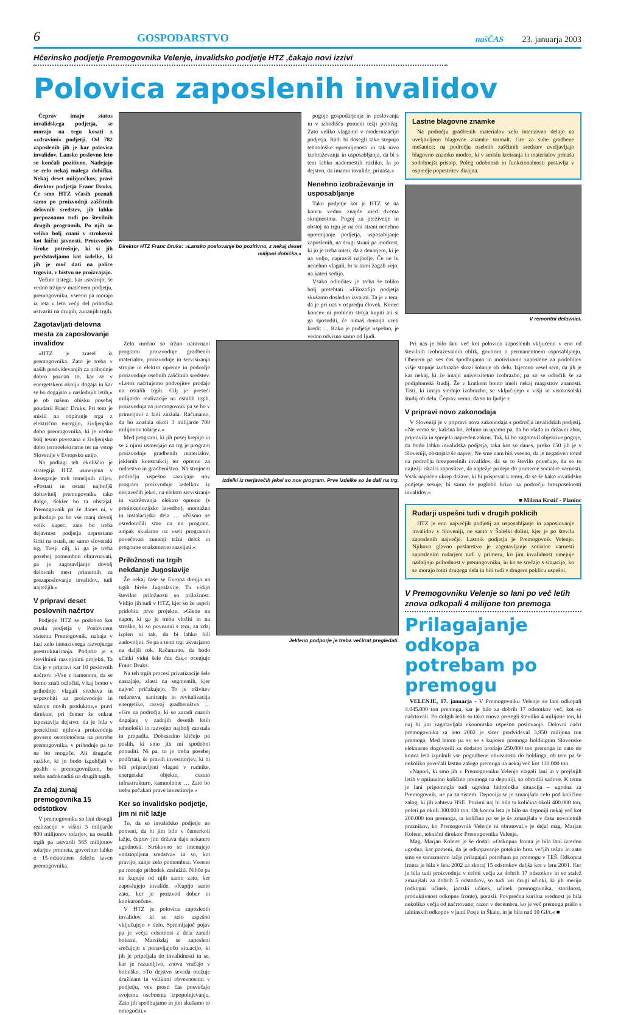6 GOSPODARSTVO našČAS 23. januarja 2003
Hčerinsko podjetje Premogovnika Velenje, invalidsko podjetje HTZ ,čakajo novi izzivi
Polovica zaposlenih invalidov
Čeprav imajo status invalidskega podjetja, se morajo na trgu kosati z »zdravimi« podjetji. Od 782 zaposlenih jih je kar polovica invalidov. Lansko poslovno leto so končali pozitivno. Nadejajo se celo nekaj malega dobička. Nekaj deset milijončkov, pravi direktor podjetja Franc Druks. Če smo HTZ včasih poznali samo po proizvodnji zaščitnih delovnih sredstev, jih lahko prepoznamo tudi po številnih drugih programih. Po njih so veliko bolj znani v strokovni kot laični javnosti. Proizvodov široke potrošnje, ki si jih predstavljamo kot izdelke, ki jih je moč dati na police trgovin, v bistvu ne proizvajajo.
Večino tistega, kar ustvarijo, še vedno tržijo v matičnem podjetju, premogovniku, vseeno pa morajo iz leta v leto večji del prihodka ustvariti na drugih, zunanjih trgih.
Zagotavljati delovna mesta za zaposlovanje invalidov
»HTZ je zrasel iz premogovnika. Zato je treba v naših predvidevanjih za prihodnje dobro poznati to, kar se v energetskem okolju dogaja in kar se bo dogajalo v naslednjih letih,« je ob našem obisku posebej poudaril Franc Druks. Pri tem je mislil na odpiranje trga z električno energijo, življenjsko dobo premogovnika, ki je vedno bolj tesno povezana z življenjsko dobo termoelektrarne ter na vstop Slovenije v Evropsko unijo.
Na podlagi teh okoliščin je strategija HTZ usmerjena v doseganje treh temeljnih ciljev. »Postati in ostati najboljši dobavitelj premogovniku tako dolgo, dokler bo ta obstajal. Premogovnik pa že danes ni, v prihodnje pa bo vse manj dovolj velik kupec, zato bo treba dejavnost podjetja neprestano širiti na ostali, ne samo slovenski trg. Tretji cilj, ki ga je treba posebej pomembno obravnavati, pa je zagotavljanje dovolj delovnih mest primernih za prezaposlovanje invalidov, tudi najtežjih.«
V pripravi deset poslovnih načrtov
Podjetje HTZ se podobno kot ostala podjetja v Poslovnem sistemu Premogovnik, nahaja v fazi zelo intenzivnega razvojnega prestrukturiranja. Podprto je s številnimi razvojnimi projekti. Ta čas je v pripravi kar 10 poslovnih načrtov. »Vse z namenom, da se bomo znali odločiti, v kaj bomo v prihodnje vlagali sredstva in usposobiti za proizvodnjo in trženje novih produktov,« pravi direktor, pri čemer še enkrat izpostavlja dejstvo, da je bila v preteklosti njihova proizvodnja povsem osredotočena na potrebe premogovnika, v prihodnje pa to ne bo mogoče. Ali drugače: razliko, ki jo bodo izgubljali v poslih s premogovnikom, bo treba nadoknaditi na drugih trgih.
Za zdaj zunaj premogovnika 15 odstotkov
V premogovniku so lani dosegli realizacijo v višini 3 milijarde 800 milijonov tolarjev, na ostalih trgih pa ustvarili 565 milijonov tolarjev prometa, govorimo lahko o 15-odstotnem deležu izven premogovnika.
Direktor HTZ Franc Druks: »Lansko poslovanje bo pozitivno, z nekaj deset milijoni dobička.«
pogoje gospodarjenja in poslovanja in v izhodišču pomeni težji položaj. Zato veliko vlagamo v modernizacijo podjetja. Radi bi dosegli tako stopnjo tehnološke opremljenosti in tak nivo izobraževanja in usposabljanja, da bi s tem lahko nadomestili razliko, ki jo dejstvo, da imamo invalide, prinaša.«
Nenehno izobraževanje in usposabljanje
Tako podjetje kot je HTZ se na koncu vedno znajde med dvema skrajnostma. Pogoj za preživetje in obstoj na trgu je na eni strani nenehno opremljanje podjetja, usposabljanje zaposlenih, na drugi strani pa modrost, ki jo je treba imeti, da z denarjem, ki je na voljo, napraviš najbolje. Če ne bi nenehno vlagali, bi si sami žagali vejo, na kateri sedijo.
Vsako odločitev je treba še toliko bolj pretehtati. »Filozofijo podjetja skušamo dosledno izvajati. Ta je v tem, da je pri nas v ospredju človek. Konec koncev ni problem stroja kupiti ali si ga sposoditi, če nimaš denarja vzeti kredit … Kako je podjetje uspešno, je vedno odvisno samo od ljudi.
Lastne blagovne znamke
Na področju gradbenih materialov zelo intenzivno delajo na uveljavljeno blagovne znamke tormalt. Gre za suhe gradbene mešanice; na področju osebnih zaščitnih sredstev uveljavljajo blagovno znamko modeo, ki v smislu kreiranja in materialov prinaša sodobnejši pristop. Poleg udobnosti in funkcionalnosti postavlja v ospredje popestritev dizajna.
V remontni delavnici.
Zelo močno so tržno naravnani programi proizvodnje gradbenih materialov, proizvodnje in servisiranja strojne in elektro opreme in področje proizvodnje osebnih zaščitnih sredstev. »Letos načrtujemo podvojitev prodaje na ostalih trgih. Cilj je preseči milijardo realizacije na ostalih trgih, proizvodnja za premogovnik pa se bo v primerjavi z lani znižala. Računamo, da bo znašala okoli 3 milijarde 700 milijonov tolarjev.«
Med programi, ki jih posej krepijo in se z njimi usmerjajo na trg je program proizvodnje gradbenih materialov, jeklenih konstrukcij ter opreme za rudarstvo in gradbeništvo. Na strojnem področju uspešno razvijajo nov program proizvodnje izdelkov iz nerjavečih jekel, na elektro servisiranje in vzdrževanja elektro opreme (s protieksplozijsko izvedbo), montažna in instalacijska dela … »Nismo se osredotočili smo na en program, ampak skušamo na vseh programih povečevati zunanji tržni delež in programe enakomerno razvijati.«
Priložnosti na trgih nekdanje Jugoslavije
Že nekaj čase se Evropa dreņja na trgih bivše Jugoslavije. Tu vidijo številne priložnosti so priložnost. Vidijo jih tudi v HTZ, kjer so že uspeli pridobiti prve projekte. »Glede na napor, ki ga je treba vložiti in na stroške, ki so povezani s tem, za zdaj izplen ni tak, da bi lahko bili zadovoljni. Se pa s temi trgi ukvarjamo na daljši rok. Računamo, da bodo učinki vidni šele čez čas,« ocenjuje Franc Druks.
Na teh trgih procesi privatizacije šele nastajajo, zlasti na segmentih, kjer največ pričakujejo. To je oživitev rudarstva, saniranje in revitalizacija energetike, razvoj gradbeništva … »Gre za področja, ki so zaradi znanih dogajanj v zadnjih desetih letih tehnološki in razvojno najbolj zaostala in propadla. Dobesedno kličejo po poslih, ki smo jih mi spodobni ponuditi. Ni pa, to je treba posebej podčrtati, še pravih investitorjev, ki bi bili pripravljeni vlagati v rudnike, energetske objekte, cestno infrastrukturo, kamnolome … Zato bo treba počakati prave investitorje.«
Ker so invalidsko podjetje, jim ni nič lažje
To, da so invalidsko podjetje ne pomeni, da bi jim bilo v čemerkoli lažje, čeprav jim država daje nekatere ugodnosti. Strokovno se imenujejo »odstopljena sredstva« in so, kot pravijo, zanje zelo pomembna. Vseeno pa morajo prihodek zaslužiti. Nihče pa ne kupuje od njih samo zato, ker zaposlujejo invalide. »Kupijo samo zato, ker je proizvod dober in konkurenčen«.
V HTZ je polovica zaposlenih invalidov, ki se zelo uspešno vključujejo v delo. Spremljajoč pojav pa je večja odsotnost z dela zaradi bolezni. Marsikdaj se zaposleni srečujejo s ponavljajočo situacijo, ki jih je pripeljala do invalidnosti in se, kar je razumljivo, znova vračajo v bolniško. »To dejstvo seveda otežuje družinam in velikimi obveznostmi v podjetju, ves prosti čas posvečajo svojemu osebnemu izpopolnjevanju. Zato jih spodbujamo in jim skušamo to omogočiti.«
Izdelki iz nerjavečih jekel so nov program. Prve izdelke so že dali na trg.
Jekleno podporje je treba večkrat pregledati.
Pri nas je bilo lani več kot polovico zaposlenih vključeno v eno od številnih izobraževalnih oblik, govorim o permanentnem usposabljanju. Obenem pa ves čas spodbujamo in motiviramo zaposlene za pridobitev višje stopnje izobrazbe skozi šolanje ob delu. Izjemno vesel sem, da jih je kar nekaj, ki že imajo univerzitetno izobrazbo, pa so se odločili še za podiplomski študij. Že v kratkem bomo imeli nekaj magistrov znanosti. Tisti, ki imajo srednjo izobrazbo, se vključujejo v višji in visokošolski študij ob delu. Čeprav vemo, da so to ljudje z
V pripravi novo zakonodaja
V Sloveniji je v pripravi nova zakonodaja s področja invalidskih podjetij. »Ne vemo še, kakšna bo, želimo in upamo pa, da bo vlada in državni zbor, pripravila in sprejela napreden zakon. Tak, ki bo zagotovil objektive pogoje, da bodo lahko invalidska podjetja, taka kot so danes, preko 150 jih je v Sloveniji, obstojala še naprej. Ne sme nam biti vseeno, da je negativen trend na področju brezposelnih invalidov, da se to število povečuje, da so to najtežji iskalci zaposlitve, da najtežje pridejo do primerne socialne varnosti. Vsak napačen ukrep države, ki bi prispeval k temu, da se še kako invalidsko podjetje sesuje, bi samo še poglobil krizo na področju brezposelnosti invalidov.«
■ Milena Krstič - Planinc
Rudarji uspešni tudi v drugih poklicih
HTZ je eno največjih podjetij za usposabljanje in zaposlovanje invalidov v Sloveniji, ne samo v Šaleški dolini, kjer je po številu zaposlenih največje. Lastnik podjetja je Premogovnik Velenje. Njihovo glavno poslanstvo je zagotavljanje socialne varnosti zaposlenim rudarjem tudi v primeru, ko jim invalidnost omejuje nadaljnjo prihodnost v premogovniku, in ko se srečajo s situacijo, ko se morajo lotiti drugega dela in biti tudi v drugem poklicu uspešni.
V Premogovniku Velenje so lani po več letih znova odkopali 4 milijone ton premoga
Prilagajanje odkopa potrebam po premogu
VELENJE, 17. januarja - V Premogovniku Velenje so lani odkopali 4.045.000 ton premoga, kar je bilo za dobrih 17 odstotkov več, kot so načrtovali. Po dolgih letih so tako znova presegli številko 4 milijone ton, ki naj bi jim zagotavljala ekonomsko uspešno poslovanje. Delovni načrt premogovnika za leto 2002 je sicer predvideval 3,950 milijona ton premoga. Med letom pa so se s kupcem premoga holdingom Slovenske elektrarne dogovorili za dodatno prodajo 250.000 ton premoga in nato do konca leta izpolnili vse pogodbene obveznosti do holdinga, ob tem pa še nekoliko povečali lastno zalogo premoga na nekaj več kot 130.000 ton.
»Napori, ki smo jih v Premogovniku Velenje vlagali lani in v prejšnjih letih v optimalno količino premoga na deponiji, so obrodili sadove. K temu je lani pripomogla tudi ugodna hidrološka situacija – ugodna za Premogovnik, ne pa za sistem. Deponija se je zmanjšala celo pod količino zalog, ki jih zahteva HSE. Pozimi naj bi bila ta količina okoli 400.000 ton, poleti pa okoli 300.000 ton. Ob koncu leta je bilo na deponiji nekaj več kot 200.000 ton premoga, ta količina pa se je še zmanjšala v času novoletnih praznikov, ko Premogovnik Velenje ni obratoval,« je dejal mag. Marjan Kolenc, tehnični direktor Premogovnika Velenje.
Mag. Marjan Kolenc je še dodal: »Odkopna fronta je bila lani izredno ugodna, kar pomeni, da je odkopavanje potekalo brez večjih težav in zato smo se sorazmerno lažje prilagajali potrebam po premogu v TEŠ. Odkopna fronta je bila v letu 2002 za skoraj 15 odstotkov daljša kot v letu 2001. Ker je bila tudi proizvodnja v celoti večja za dobrih 17 odstotkov in so stalež zmanjšali za dobrih 5 odstotkov, so tudi vsi drugi učinki, ki jih merijo (odkopni učinek, jamski učinek, učinek premogovnika, storilnost, produktivnost odkopne fronte), porasli. Povprečna kurilna vrednost je bila nekoliko večja od načrtovane; razen v decembru, ko je več premoga prišlo s talninskih odkopov v jami Pesje in Škale, in je bila nad 10 GJ/t.« ■